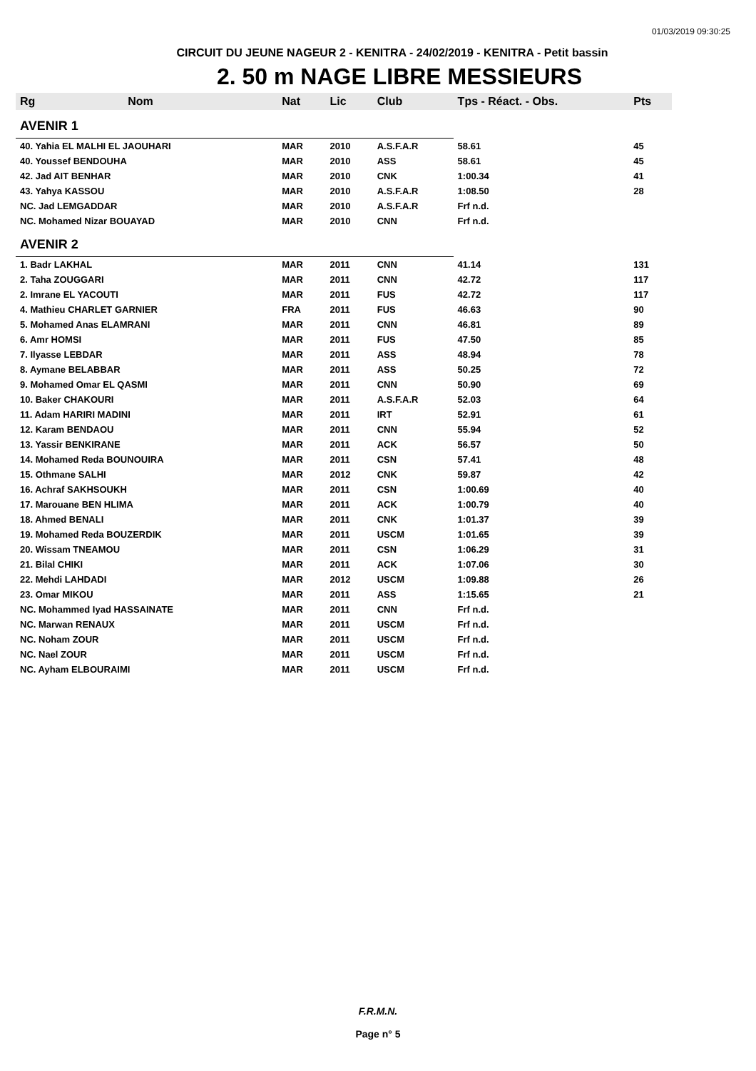01/03/2019 09:30:25
CIRCUIT DU JEUNE NAGEUR 2 - KENITRA - 24/02/2019 - KENITRA - Petit bassin
2. 50 m NAGE LIBRE MESSIEURS
| Rg | Nom | Nat | Lic | Club | Tps - Réact. - Obs. | Pts |
| --- | --- | --- | --- | --- | --- | --- |
| AVENIR 1 | | | | | | |
| 40. Yahia EL MALHI EL JAOUHARI | | MAR | 2010 | A.S.F.A.R | 58.61 | 45 |
| 40. Youssef BENDOUHA | | MAR | 2010 | ASS | 58.61 | 45 |
| 42. Jad AIT BENHAR | | MAR | 2010 | CNK | 1:00.34 | 41 |
| 43. Yahya KASSOU | | MAR | 2010 | A.S.F.A.R | 1:08.50 | 28 |
| NC. Jad LEMGADDAR | | MAR | 2010 | A.S.F.A.R | Frf n.d. | |
| NC. Mohamed Nizar BOUAYAD | | MAR | 2010 | CNN | Frf n.d. | |
| AVENIR 2 | | | | | | |
| 1. Badr LAKHAL | | MAR | 2011 | CNN | 41.14 | 131 |
| 2. Taha ZOUGGARI | | MAR | 2011 | CNN | 42.72 | 117 |
| 2. Imrane EL YACOUTI | | MAR | 2011 | FUS | 42.72 | 117 |
| 4. Mathieu CHARLET GARNIER | | FRA | 2011 | FUS | 46.63 | 90 |
| 5. Mohamed Anas ELAMRANI | | MAR | 2011 | CNN | 46.81 | 89 |
| 6. Amr HOMSI | | MAR | 2011 | FUS | 47.50 | 85 |
| 7. Ilyasse LEBDAR | | MAR | 2011 | ASS | 48.94 | 78 |
| 8. Aymane BELABBAR | | MAR | 2011 | ASS | 50.25 | 72 |
| 9. Mohamed Omar EL QASMI | | MAR | 2011 | CNN | 50.90 | 69 |
| 10. Baker CHAKOURI | | MAR | 2011 | A.S.F.A.R | 52.03 | 64 |
| 11. Adam HARIRI MADINI | | MAR | 2011 | IRT | 52.91 | 61 |
| 12. Karam BENDAOU | | MAR | 2011 | CNN | 55.94 | 52 |
| 13. Yassir BENKIRANE | | MAR | 2011 | ACK | 56.57 | 50 |
| 14. Mohamed Reda BOUNOUIRA | | MAR | 2011 | CSN | 57.41 | 48 |
| 15. Othmane SALHI | | MAR | 2012 | CNK | 59.87 | 42 |
| 16. Achraf SAKHSOUKH | | MAR | 2011 | CSN | 1:00.69 | 40 |
| 17. Marouane BEN HLIMA | | MAR | 2011 | ACK | 1:00.79 | 40 |
| 18. Ahmed BENALI | | MAR | 2011 | CNK | 1:01.37 | 39 |
| 19. Mohamed Reda BOUZERDIK | | MAR | 2011 | USCM | 1:01.65 | 39 |
| 20. Wissam TNEAMOU | | MAR | 2011 | CSN | 1:06.29 | 31 |
| 21. Bilal CHIKI | | MAR | 2011 | ACK | 1:07.06 | 30 |
| 22. Mehdi LAHDADI | | MAR | 2012 | USCM | 1:09.88 | 26 |
| 23. Omar MIKOU | | MAR | 2011 | ASS | 1:15.65 | 21 |
| NC. Mohammed Iyad HASSAINATE | | MAR | 2011 | CNN | Frf n.d. | |
| NC. Marwan RENAUX | | MAR | 2011 | USCM | Frf n.d. | |
| NC. Noham ZOUR | | MAR | 2011 | USCM | Frf n.d. | |
| NC. Nael ZOUR | | MAR | 2011 | USCM | Frf n.d. | |
| NC. Ayham ELBOURAIMI | | MAR | 2011 | USCM | Frf n.d. | |
F.R.M.N.
Page n° 5